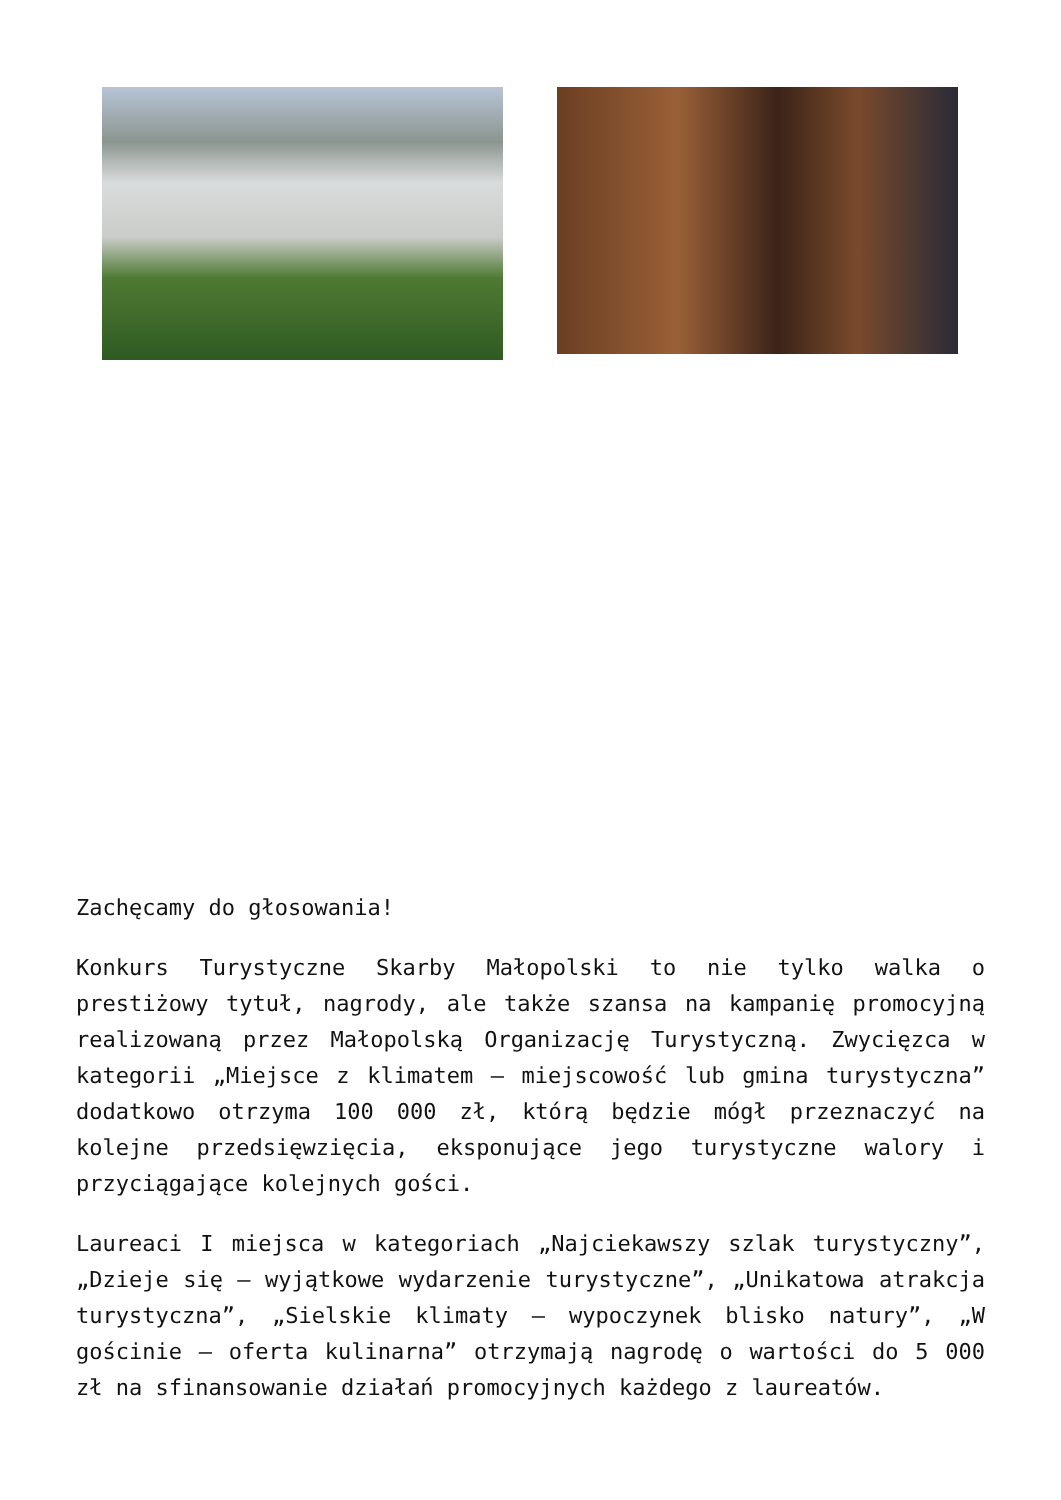Zachęcamy do głosowania!
Konkurs Turystyczne Skarby Małopolski to nie tylko walka o prestiżowy tytuł, nagrody, ale także szansa na kampanię promocyjną realizowaną przez Małopolską Organizację Turystyczną. Zwycięzca w kategorii „Miejsce z klimatem – miejscowość lub gmina turystyczna” dodatkowo otrzyma 100 000 zł, którą będzie mógł przeznaczyć na kolejne przedsięwzięcia, eksponujące jego turystyczne walory i przyciągające kolejnych gości.
Laureaci I miejsca w kategoriach „Najciekawszy szlak turystyczny”, „Dzieje się – wyjątkowe wydarzenie turystyczne”, „Unikatowa atrakcja turystyczna”, „Sielskie klimaty – wypoczynek blisko natury”, „W gościnie – oferta kulinarna” otrzymają nagrodę o wartości do 5 000 zł na sfinansowanie działań promocyjnych każdego z laureatów.